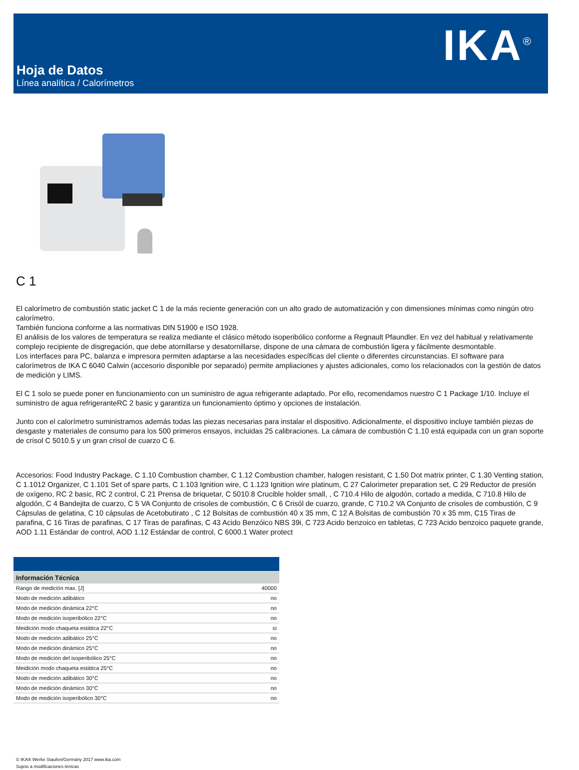IKA<sup>®</sup>
Hoja de Datos
Línea analítica / Calorímetros
C 1
El calorímetro de combustión static jacket C 1 de la más reciente generación con un alto grado de automatización y con dimensiones mínimas como ningún otro calorímetro.
También funciona conforme a las normativas DIN 51900 e ISO 1928.
El análisis de los valores de temperatura se realiza mediante el clásico método isoperibólico conforme a Regnault Pfaundler. En vez del habitual y relativamente complejo recipiente de disgregación, que debe atornillarse y desatornillarse, dispone de una cámara de combustión ligera y fácilmente desmontable.
Los interfaces para PC, balanza e impresora permiten adaptarse a las necesidades específicas del cliente o diferentes circunstancias. El software para calorímetros de IKA C 6040 Calwin (accesorio disponible por separado) permite ampliaciones y ajustes adicionales, como los relacionados con la gestión de datos de medición y LIMS.
El C 1 solo se puede poner en funcionamiento con un suministro de agua refrigerante adaptado. Por ello, recomendamos nuestro C 1 Package 1/10. Incluye el suministro de agua refrigeranteRC 2 basic y garantiza un funcionamiento óptimo y opciones de instalación.
Junto con el calorímetro suministramos además todas las piezas necesarias para instalar el dispositivo. Adicionalmente, el dispositivo incluye también piezas de desgaste y materiales de consumo para los 500 primeros ensayos, incluidas 25 calibraciones. La cámara de combustión C 1.10 está equipada con un gran soporte de crisol C 5010.5 y un gran crisol de cuarzo C 6.
Accesorios: Food Industry Package, C 1.10 Combustion chamber, C 1.12 Combustion chamber, halogen resistant, C 1.50 Dot matrix printer, C 1.30 Venting station, C 1.1012 Organizer, C 1.101 Set of spare parts, C 1.103 Ignition wire, C 1.123 Ignition wire platinum, C 27 Calorimeter preparation set, C 29 Reductor de presión de oxígeno, RC 2 basic, RC 2 control, C 21 Prensa de briquetar, C 5010.8 Crucible holder small, , C 710.4 Hilo de algodón, cortado a medida, C 710.8 Hilo de algodón, C 4 Bandejita de cuarzo, C 5 VA Conjunto de crisoles de combustión, C 6 Crisól de cuarzo, grande, C 710.2 VA Conjunto de crisoles de combustión, C 9 Cápsulas de gelatina, C 10 cápsulas de Acetobutirato , C 12 Bolsitas de combustión 40 x 35 mm, C 12 A Bolsitas de combustión 70 x 35 mm, C15 Tiras de parafina, C 16 Tiras de parafinas, C 17 Tiras de parafinas, C 43 Acido Benzóico NBS 39i, C 723 Acido benzoico en tabletas, C 723 Acido benzoico paquete grande, AOD 1.11 Estándar de control, AOD 1.12 Estándar de control, C 6000.1 Water protect
| Información Técnica | |
| --- | --- |
| Rango de medición max. [J] | 40000 |
| Modo de medición adibático | no |
| Modo de medición dinámica 22°C | no |
| Modo de medición isoperibólico 22°C | no |
| Meidición modo chaqueta estática 22°C | sí |
| Modo de medición adibático 25°C | no |
| Modo de medición dinámico 25°C | no |
| Modo de medición del isoperibólico 25°C | no |
| Meidición modo chaqueta estática 25°C | no |
| Modo de medición adibático 30°C | no |
| Modo de medición dinámico 30°C | no |
| Modo de medición isoperibólico 30°C | no |
© IKA® Werke Staufen/Germany 2017 www.ika.com
Sujeto a modificaciones ténicas